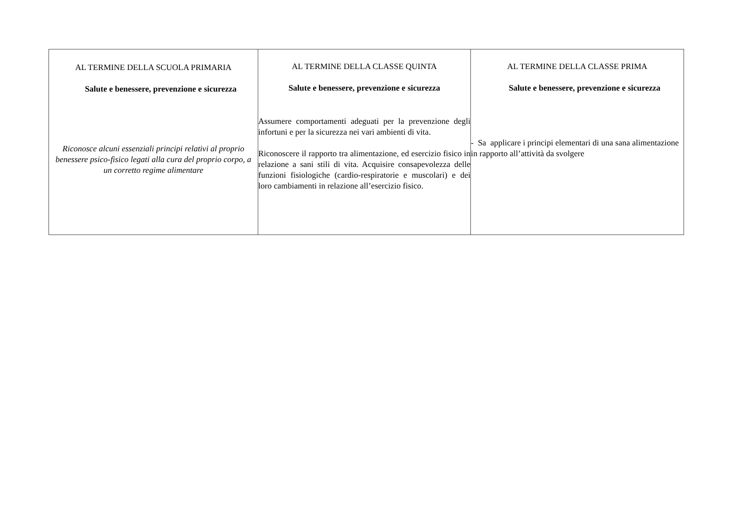| AL TERMINE DELLA SCUOLA PRIMARIA Salute e benessere, prevenzione e sicurezza Riconosce alcuni essenziali principi relativi al proprio benessere psico-fisico legati alla cura del proprio corpo, a un corretto regime alimentare | AL TERMINE DELLA CLASSE QUINTA Salute e benessere, prevenzione e sicurezza Assumere comportamenti adeguati per la prevenzione degli infortuni e per la sicurezza nei vari ambienti di vita. Riconoscere il rapporto tra alimentazione, ed esercizio fisico in relazione a sani stili di vita. Acquisire consapevolezza delle funzioni fisiologiche (cardio-respiratorie e muscolari) e dei loro cambiamenti in relazione all’esercizio fisico. | AL TERMINE DELLA CLASSE PRIMA Salute e benessere, prevenzione e sicurezza - Sa applicare i principi elementari di una sana alimentazione in rapporto all’attività da svolgere |